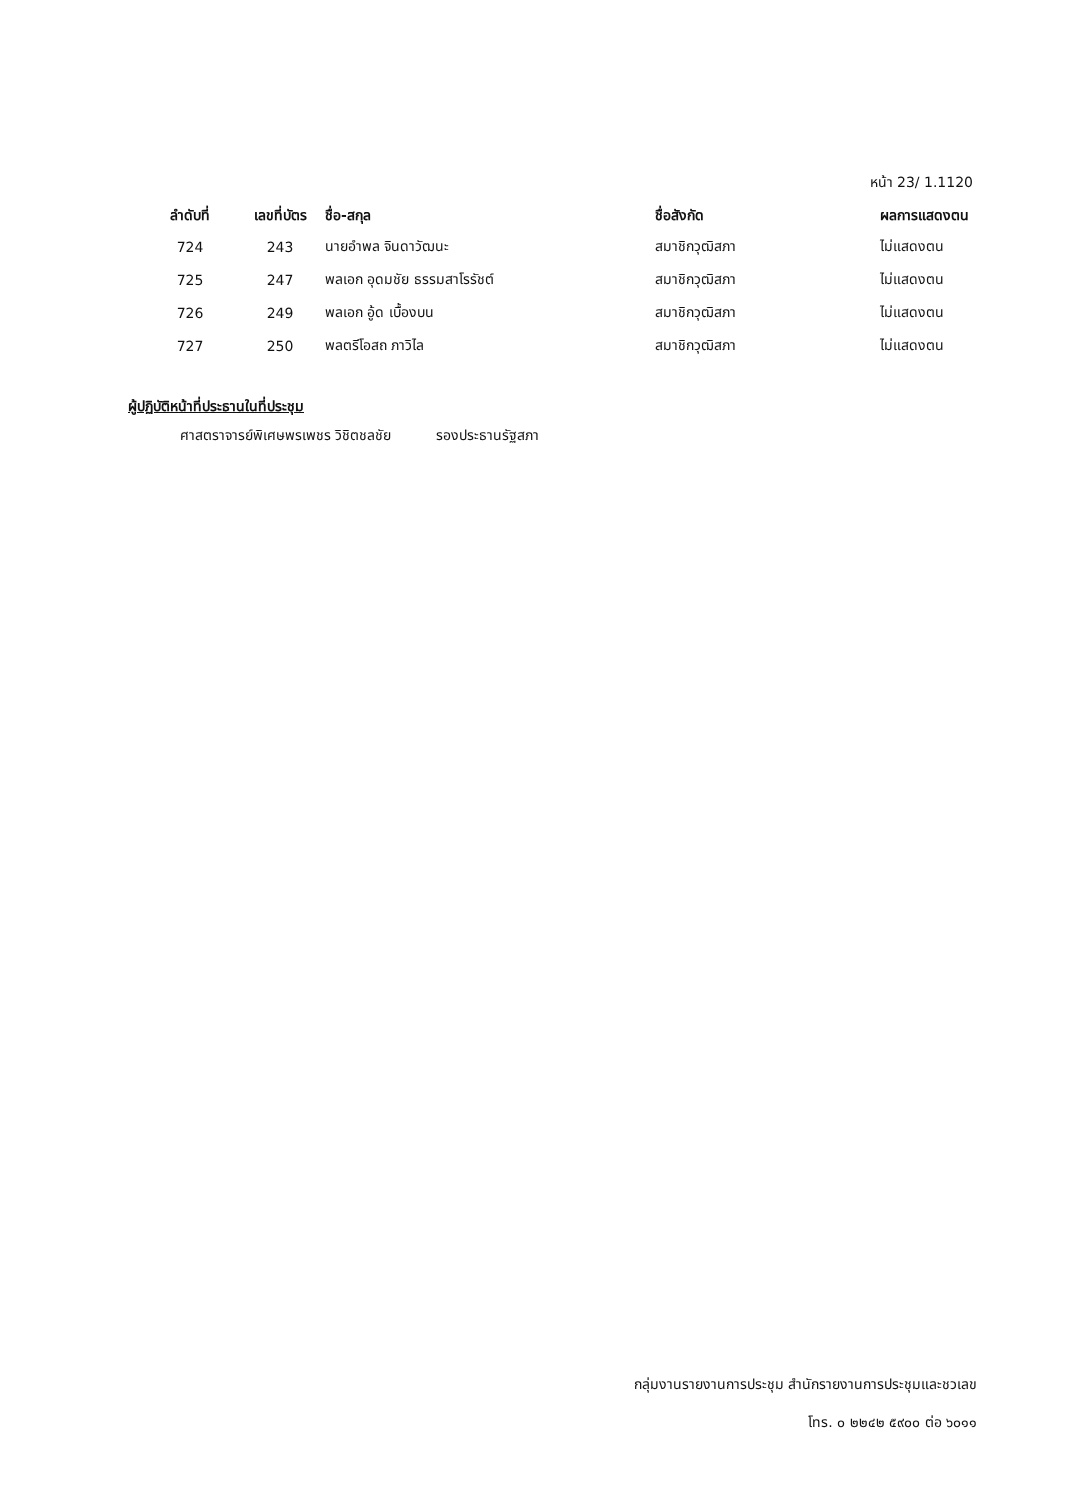หน้า 23/ 1.1120
| ลำดับที่ | เลขที่บัตร | ชื่อ-สกุล | ชื่อสังกัด | ผลการแสดงตน |
| --- | --- | --- | --- | --- |
| 724 | 243 | นายอำพล จินดาวัฒนะ | สมาชิกวุฒิสภา | ไม่แสดงตน |
| 725 | 247 | พลเอก อุดมชัย ธรรมสาโรรัชต์ | สมาชิกวุฒิสภา | ไม่แสดงตน |
| 726 | 249 | พลเอก อู้ด เบื้องบน | สมาชิกวุฒิสภา | ไม่แสดงตน |
| 727 | 250 | พลตรีโอสถ ภาวิไล | สมาชิกวุฒิสภา | ไม่แสดงตน |
ผู้ปฏิบัติหน้าที่ประธานในที่ประชุม
ศาสตราจารย์พิเศษพรเพชร วิชิตชลชัย รองประธานรัฐสภา
กลุ่มงานรายงานการประชุม สำนักรายงานการประชุมและชวเลข
โทร. ๐ ๒๒๔๒ ๕๙๐๐ ต่อ ๖๐๑๑